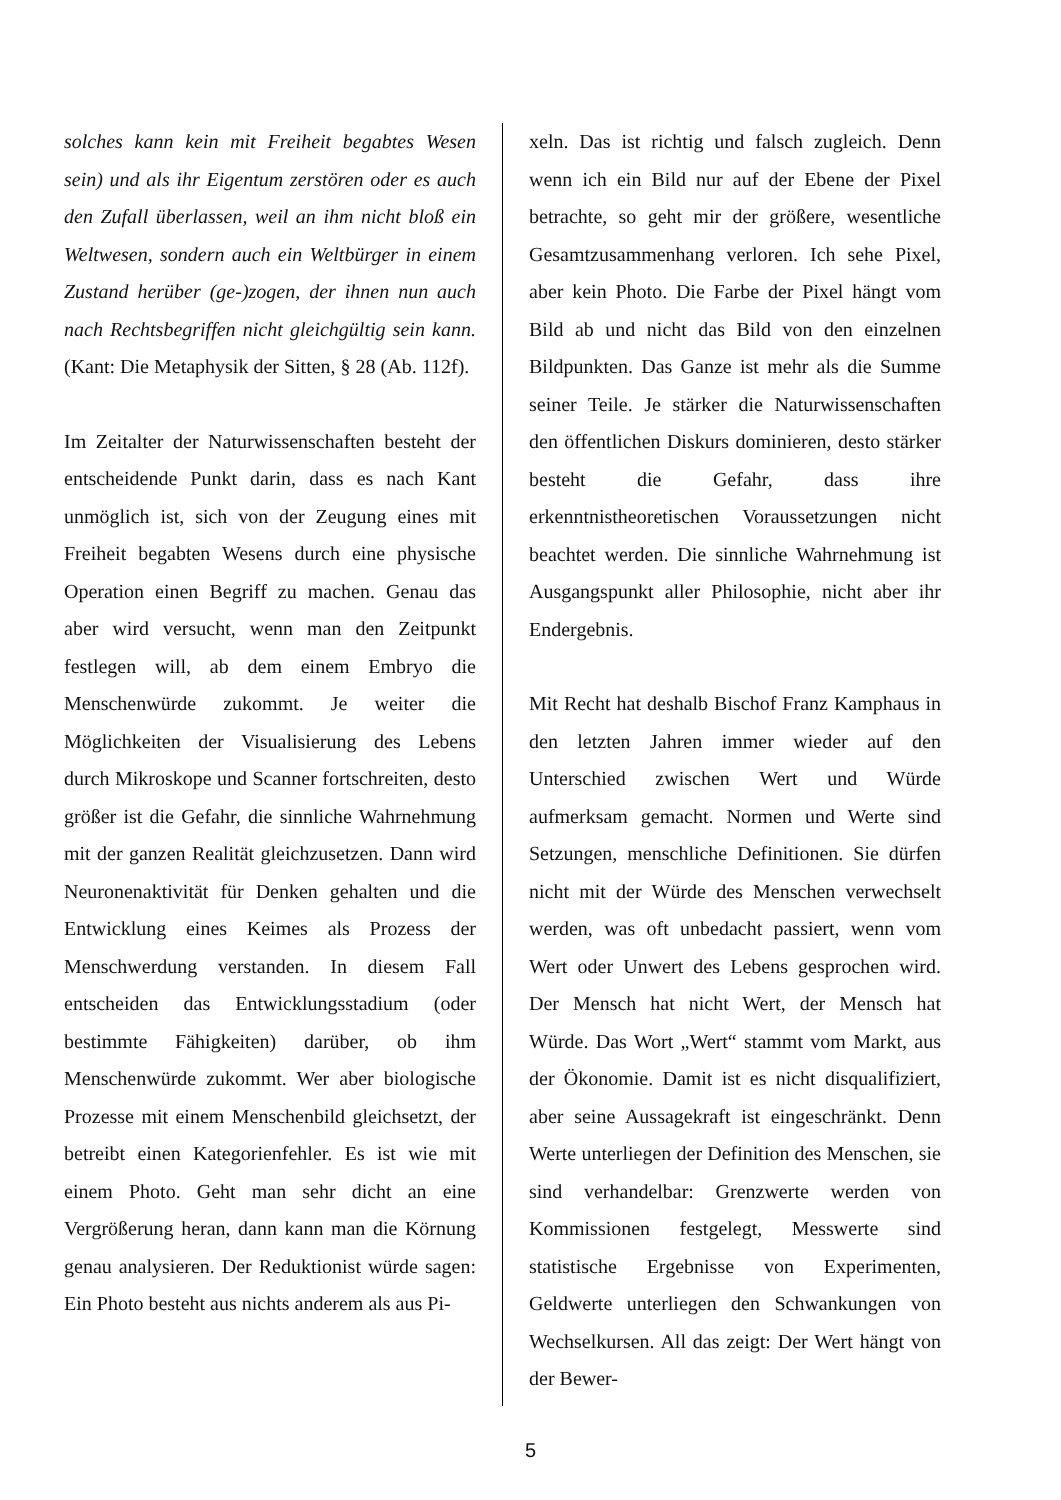solches kann kein mit Freiheit begabtes Wesen sein) und als ihr Eigentum zerstören oder es auch den Zufall überlassen, weil an ihm nicht bloß ein Weltwesen, sondern auch ein Weltbürger in einem Zustand herüber (ge-)zogen, der ihnen nun auch nach Rechtsbegriffen nicht gleichgültig sein kann. (Kant: Die Metaphysik der Sitten, § 28 (Ab. 112f).
Im Zeitalter der Naturwissenschaften besteht der entscheidende Punkt darin, dass es nach Kant unmöglich ist, sich von der Zeugung eines mit Freiheit begabten Wesens durch eine physische Operation einen Begriff zu machen. Genau das aber wird versucht, wenn man den Zeitpunkt festlegen will, ab dem einem Embryo die Menschenwürde zukommt. Je weiter die Möglichkeiten der Visualisierung des Lebens durch Mikroskope und Scanner fortschreiten, desto größer ist die Gefahr, die sinnliche Wahrnehmung mit der ganzen Realität gleichzusetzen. Dann wird Neuronenaktivität für Denken gehalten und die Entwicklung eines Keimes als Prozess der Menschwerdung verstanden. In diesem Fall entscheiden das Entwicklungsstadium (oder bestimmte Fähigkeiten) darüber, ob ihm Menschenwürde zukommt. Wer aber biologische Prozesse mit einem Menschenbild gleichsetzt, der betreibt einen Kategorienfehler. Es ist wie mit einem Photo. Geht man sehr dicht an eine Vergrößerung heran, dann kann man die Körnung genau analysieren. Der Reduktionist würde sagen: Ein Photo besteht aus nichts anderem als aus Pi-
xeln. Das ist richtig und falsch zugleich. Denn wenn ich ein Bild nur auf der Ebene der Pixel betrachte, so geht mir der größere, wesentliche Gesamtzusammenhang verloren. Ich sehe Pixel, aber kein Photo. Die Farbe der Pixel hängt vom Bild ab und nicht das Bild von den einzelnen Bildpunkten. Das Ganze ist mehr als die Summe seiner Teile. Je stärker die Naturwissenschaften den öffentlichen Diskurs dominieren, desto stärker besteht die Gefahr, dass ihre erkenntnistheoretischen Voraussetzungen nicht beachtet werden. Die sinnliche Wahrnehmung ist Ausgangspunkt aller Philosophie, nicht aber ihr Endergebnis.
Mit Recht hat deshalb Bischof Franz Kamphaus in den letzten Jahren immer wieder auf den Unterschied zwischen Wert und Würde aufmerksam gemacht. Normen und Werte sind Setzungen, menschliche Definitionen. Sie dürfen nicht mit der Würde des Menschen verwechselt werden, was oft unbedacht passiert, wenn vom Wert oder Unwert des Lebens gesprochen wird. Der Mensch hat nicht Wert, der Mensch hat Würde. Das Wort „Wert“ stammt vom Markt, aus der Ökonomie. Damit ist es nicht disqualifiziert, aber seine Aussagekraft ist eingeschränkt. Denn Werte unterliegen der Definition des Menschen, sie sind verhandelbar: Grenzwerte werden von Kommissionen festgelegt, Messwerte sind statistische Ergebnisse von Experimenten, Geldwerte unterliegen den Schwankungen von Wechselkursen. All das zeigt: Der Wert hängt von der Bewer-
5